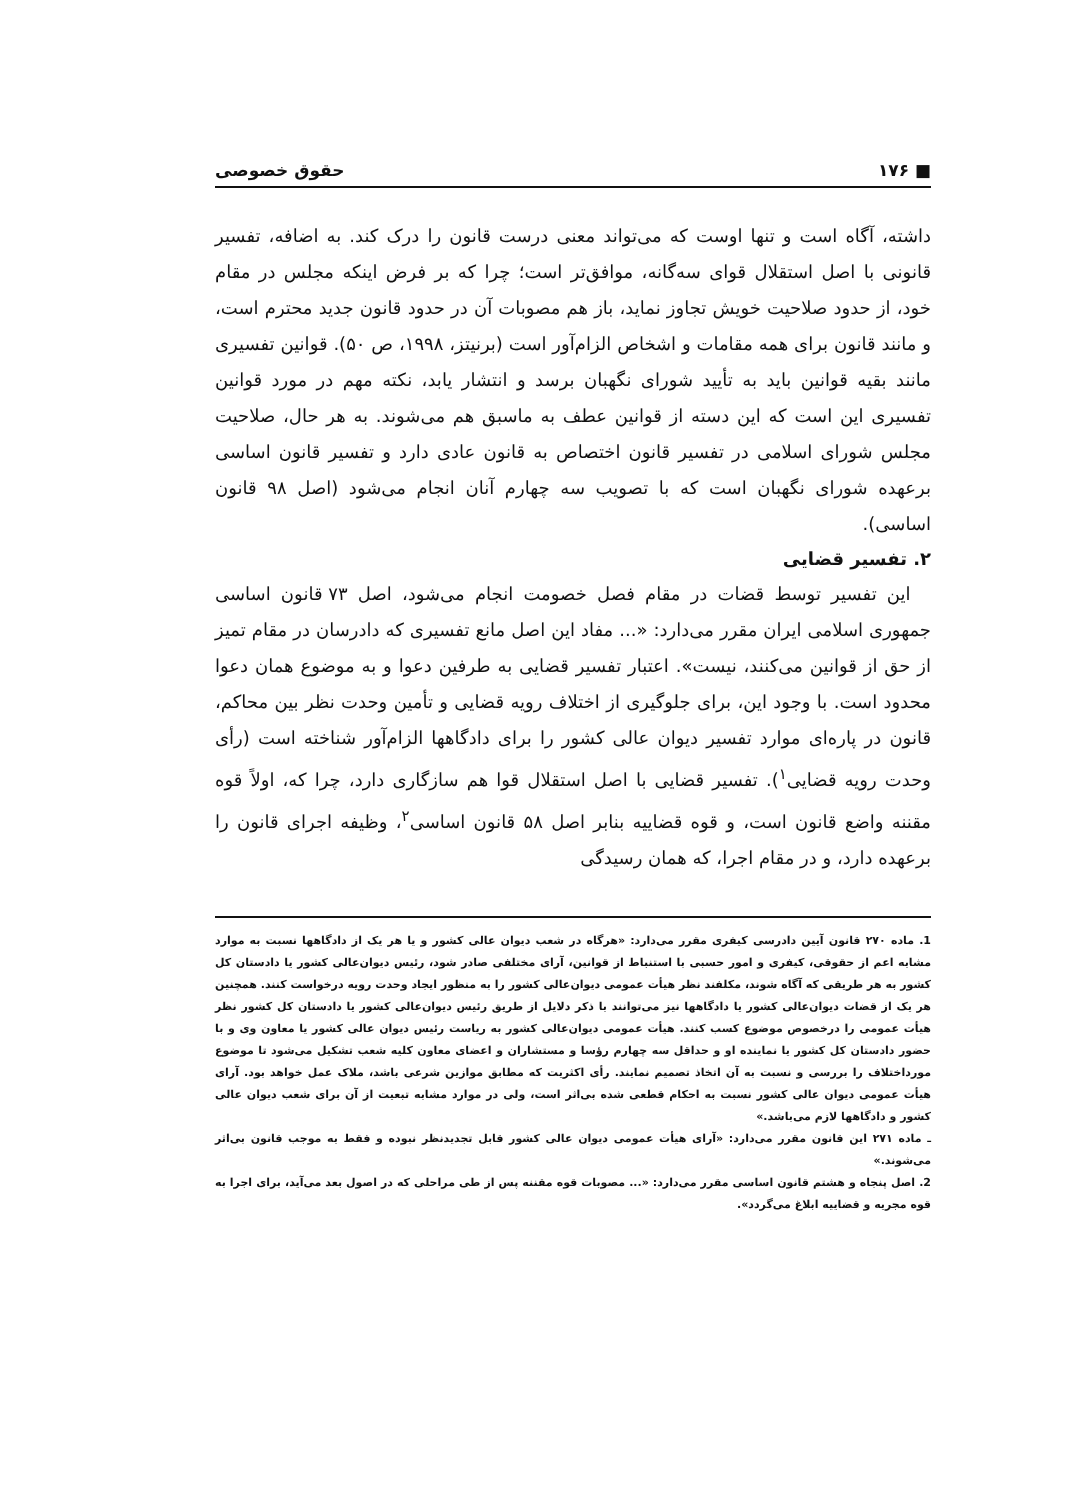■ ۱۷۶ حقوق خصوصی
داشته، آگاه است و تنها اوست که می‌تواند معنی درست قانون را درک کند. به اضافه، تفسیر قانونی با اصل استقلال قوای سه‌گانه، موافق‌تر است؛ چرا که بر فرض اینکه مجلس در مقام خود، از حدود صلاحیت خویش تجاوز نماید، باز هم مصوبات آن در حدود قانون جدید محترم است، و مانند قانون برای همه مقامات و اشخاص الزام‌آور است (برنیتز، ۱۹۹۸، ص ۵۰). قوانین تفسیری مانند بقیه قوانین باید به تأیید شورای نگهبان برسد و انتشار یابد، نکته مهم در مورد قوانین تفسیری این است که این دسته از قوانین عطف به ماسبق هم می‌شوند. به هر حال، صلاحیت مجلس شورای اسلامی در تفسیر قانون اختصاص به قانون عادی دارد و تفسیر قانون اساسی برعهده شورای نگهبان است که با تصویب سه چهارم آنان انجام می‌شود (اصل ۹۸ قانون اساسی).
۲. تفسیر قضایی
این تفسیر توسط قضات در مقام فصل خصومت انجام می‌شود، اصل ۷۳ قانون اساسی جمهوری اسلامی ایران مقرر می‌دارد: «... مفاد این اصل مانع تفسیری که دادرسان در مقام تمیز از حق از قوانین می‌کنند، نیست». اعتبار تفسیر قضایی به طرفین دعوا و به موضوع همان دعوا محدود است. با وجود این، برای جلوگیری از اختلاف رویه قضایی و تأمین وحدت نظر بین محاکم، قانون در پاره‌ای موارد تفسیر دیوان عالی کشور را برای دادگاهها الزام‌آور شناخته است (رأی وحدت رویه قضایی<sup>۱</sup>). تفسیر قضایی با اصل استقلال قوا هم سازگاری دارد، چرا که، اولاً قوه مقننه واضع قانون است، و قوه قضاییه بنابر اصل ۵۸ قانون اساسی<sup>۲</sup>، وظیفه اجرای قانون را برعهده دارد، و در مقام اجرا، که همان رسیدگی
1. ماده ۲۷۰ قانون آیین دادرسی کیفری مقرر می‌دارد: «هرگاه در شعب دیوان عالی کشور و یا هر یک از دادگاهها نسبت به موارد مشابه اعم از حقوقی، کیفری و امور حسبی با استنباط از قوانین، آرای مختلفی صادر شود، رئیس دیوان‌عالی کشور یا دادستان کل کشور به هر طریقی که آگاه شوند، مکلفند نظر هیأت عمومی دیوان‌عالی کشور را به منظور ایجاد وحدت رویه درخواست کنند. همچنین هر یک از قضات دیوان‌عالی کشور یا دادگاهها نیز می‌توانند با ذکر دلایل از طریق رئیس دیوان‌عالی کشور یا دادستان کل کشور نظر هیأت عمومی را درخصوص موضوع کسب کنند. هیأت عمومی دیوان‌عالی کشور به ریاست رئیس دیوان عالی کشور یا معاون وی و با حضور دادستان کل کشور یا نماینده او و حداقل سه چهارم رؤسا و مستشاران و اعضای معاون کلیه شعب تشکیل می‌شود تا موضوع مورداختلاف را بررسی و نسبت به آن اتخاذ تصمیم نمایند. رأی اکثریت که مطابق موازین شرعی باشد، ملاک عمل خواهد بود. آرای هیأت عمومی دیوان عالی کشور نسبت به احکام قطعی شده بی‌اثر است، ولی در موارد مشابه تبعیت از آن برای شعب دیوان عالی کشور و دادگاهها لازم می‌باشد.»
ـ ماده ۲۷۱ این قانون مقرر می‌دارد: «آرای هیأت عمومی دیوان عالی کشور قابل تجدیدنظر نبوده و فقط به موجب قانون بی‌اثر می‌شوند.»
2. اصل پنجاه و هشتم قانون اساسی مقرر می‌دارد: «... مصوبات قوه مقننه پس از طی مراحلی که در اصول بعد می‌آید، برای اجرا به قوه مجریه و قضاییه ابلاغ می‌گردد».